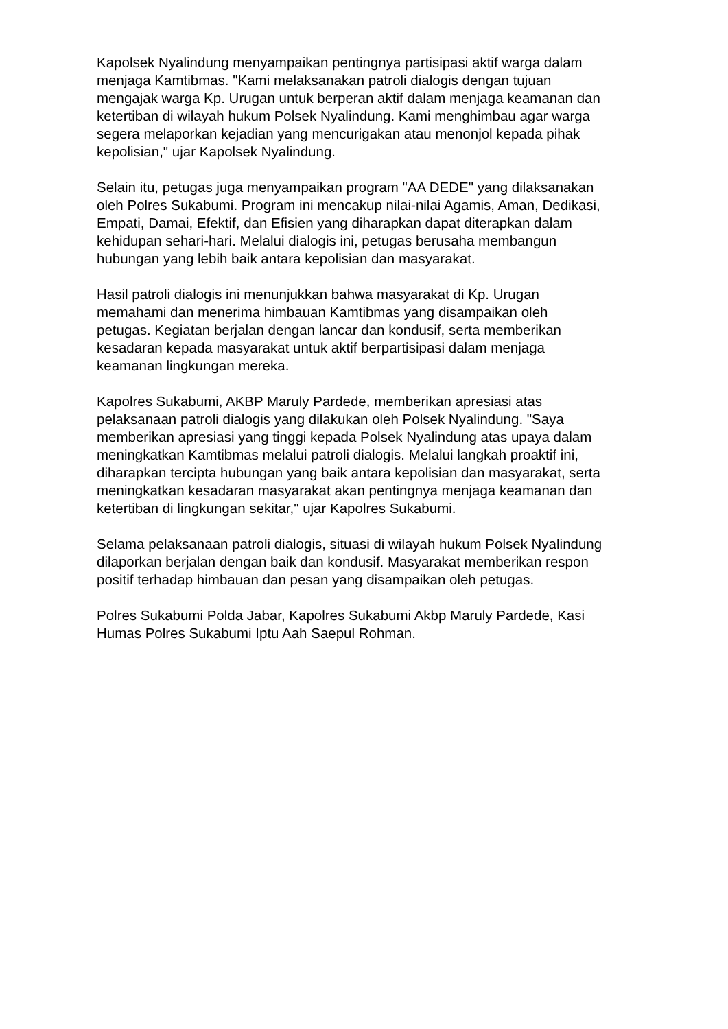Kapolsek Nyalindung menyampaikan pentingnya partisipasi aktif warga dalam
menjaga Kamtibmas. "Kami melaksanakan patroli dialogis dengan tujuan
mengajak warga Kp. Urugan untuk berperan aktif dalam menjaga keamanan dan
ketertiban di wilayah hukum Polsek Nyalindung. Kami menghimbau agar warga
segera melaporkan kejadian yang mencurigakan atau menonjol kepada pihak
kepolisian," ujar Kapolsek Nyalindung.
Selain itu, petugas juga menyampaikan program "AA DEDE" yang dilaksanakan
oleh Polres Sukabumi. Program ini mencakup nilai-nilai Agamis, Aman, Dedikasi,
Empati, Damai, Efektif, dan Efisien yang diharapkan dapat diterapkan dalam
kehidupan sehari-hari. Melalui dialogis ini, petugas berusaha membangun
hubungan yang lebih baik antara kepolisian dan masyarakat.
Hasil patroli dialogis ini menunjukkan bahwa masyarakat di Kp. Urugan
memahami dan menerima himbauan Kamtibmas yang disampaikan oleh
petugas. Kegiatan berjalan dengan lancar dan kondusif, serta memberikan
kesadaran kepada masyarakat untuk aktif berpartisipasi dalam menjaga
keamanan lingkungan mereka.
Kapolres Sukabumi, AKBP Maruly Pardede, memberikan apresiasi atas
pelaksanaan patroli dialogis yang dilakukan oleh Polsek Nyalindung. "Saya
memberikan apresiasi yang tinggi kepada Polsek Nyalindung atas upaya dalam
meningkatkan Kamtibmas melalui patroli dialogis. Melalui langkah proaktif ini,
diharapkan tercipta hubungan yang baik antara kepolisian dan masyarakat, serta
meningkatkan kesadaran masyarakat akan pentingnya menjaga keamanan dan
ketertiban di lingkungan sekitar," ujar Kapolres Sukabumi.
Selama pelaksanaan patroli dialogis, situasi di wilayah hukum Polsek Nyalindung
dilaporkan berjalan dengan baik dan kondusif. Masyarakat memberikan respon
positif terhadap himbauan dan pesan yang disampaikan oleh petugas.
Polres Sukabumi Polda Jabar, Kapolres Sukabumi Akbp Maruly Pardede, Kasi
Humas Polres Sukabumi Iptu Aah Saepul Rohman.